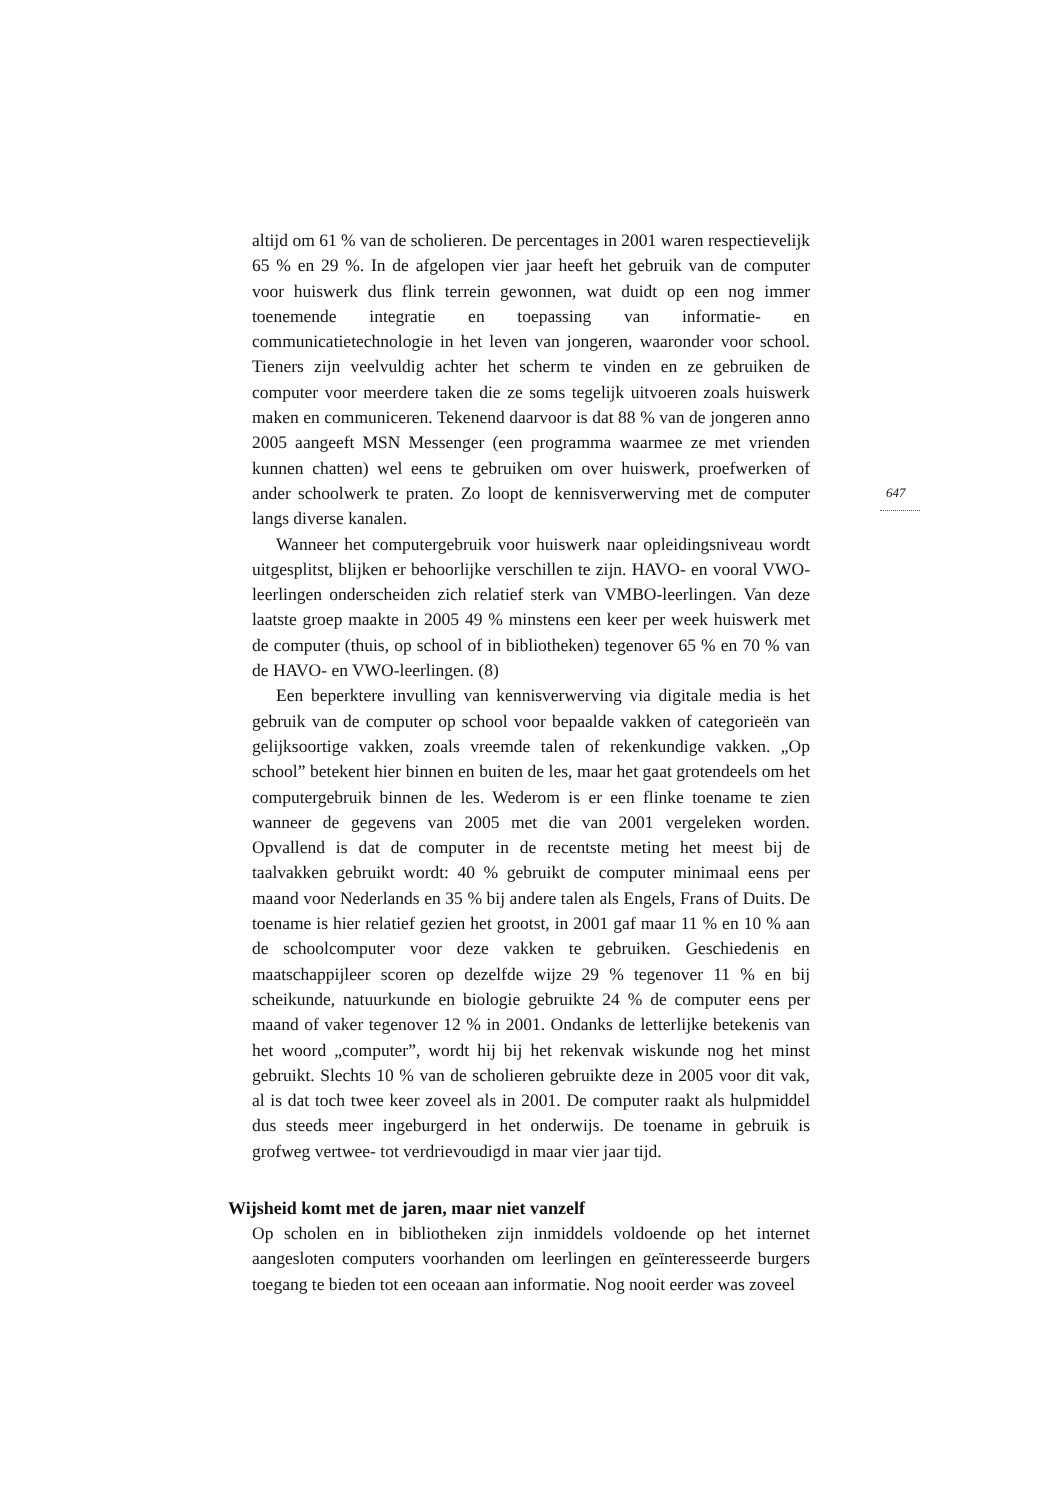647
altijd om 61 % van de scholieren. De percentages in 2001 waren respectievelijk 65 % en 29 %. In de afgelopen vier jaar heeft het gebruik van de computer voor huiswerk dus flink terrein gewonnen, wat duidt op een nog immer toenemende integratie en toepassing van informatie- en communicatietechnologie in het leven van jongeren, waaronder voor school. Tieners zijn veelvuldig achter het scherm te vinden en ze gebruiken de computer voor meerdere taken die ze soms tegelijk uitvoeren zoals huiswerk maken en communiceren. Tekenend daarvoor is dat 88 % van de jongeren anno 2005 aangeeft MSN Messenger (een programma waarmee ze met vrienden kunnen chatten) wel eens te gebruiken om over huiswerk, proefwerken of ander schoolwerk te praten. Zo loopt de kennisverwerving met de computer langs diverse kanalen.
Wanneer het computergebruik voor huiswerk naar opleidingsniveau wordt uitgesplitst, blijken er behoorlijke verschillen te zijn. HAVO- en vooral VWO-leerlingen onderscheiden zich relatief sterk van VMBO-leerlingen. Van deze laatste groep maakte in 2005 49 % minstens een keer per week huiswerk met de computer (thuis, op school of in bibliotheken) tegenover 65 % en 70 % van de HAVO- en VWO-leerlingen. (8)
Een beperktere invulling van kennisverwerving via digitale media is het gebruik van de computer op school voor bepaalde vakken of categorieën van gelijksoortige vakken, zoals vreemde talen of rekenkundige vakken. „Op school” betekent hier binnen en buiten de les, maar het gaat grotendeels om het computergebruik binnen de les. Wederom is er een flinke toename te zien wanneer de gegevens van 2005 met die van 2001 vergeleken worden. Opvallend is dat de computer in de recentste meting het meest bij de taalvakken gebruikt wordt: 40 % gebruikt de computer minimaal eens per maand voor Nederlands en 35 % bij andere talen als Engels, Frans of Duits. De toename is hier relatief gezien het grootst, in 2001 gaf maar 11 % en 10 % aan de schoolcomputer voor deze vakken te gebruiken. Geschiedenis en maatschappijleer scoren op dezelfde wijze 29 % tegenover 11 % en bij scheikunde, natuurkunde en biologie gebruikte 24 % de computer eens per maand of vaker tegenover 12 % in 2001. Ondanks de letterlijke betekenis van het woord „computer”, wordt hij bij het rekenvak wiskunde nog het minst gebruikt. Slechts 10 % van de scholieren gebruikte deze in 2005 voor dit vak, al is dat toch twee keer zoveel als in 2001. De computer raakt als hulpmiddel dus steeds meer ingeburgerd in het onderwijs. De toename in gebruik is grofweg vertwee- tot verdrievoudigd in maar vier jaar tijd.
Wijsheid komt met de jaren, maar niet vanzelf
Op scholen en in bibliotheken zijn inmiddels voldoende op het internet aangesloten computers voorhanden om leerlingen en geïnteresseerde burgers toegang te bieden tot een oceaan aan informatie. Nog nooit eerder was zoveel